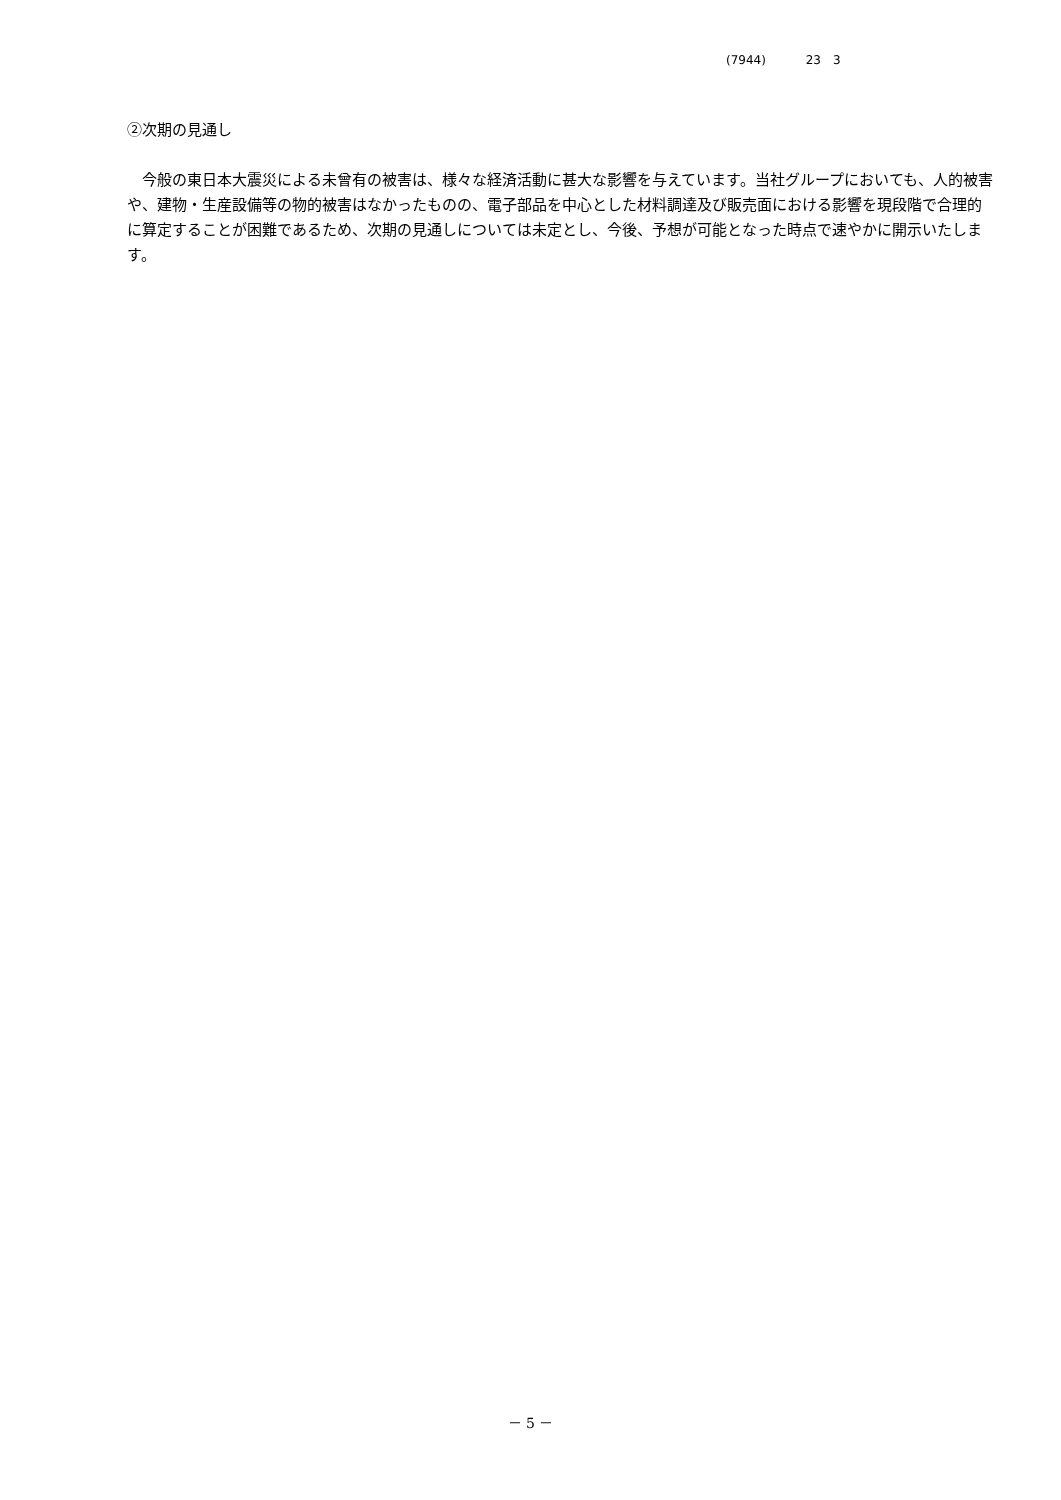(7944) 23　3
②次期の見通し
　今般の東日本大震災による未曾有の被害は、様々な経済活動に甚大な影響を与えています。当社グループにおいても、人的被害や、建物・生産設備等の物的被害はなかったものの、電子部品を中心とした材料調達及び販売面における影響を現段階で合理的に算定することが困難であるため、次期の見通しについては未定とし、今後、予想が可能となった時点で速やかに開示いたします。
－ 5 －